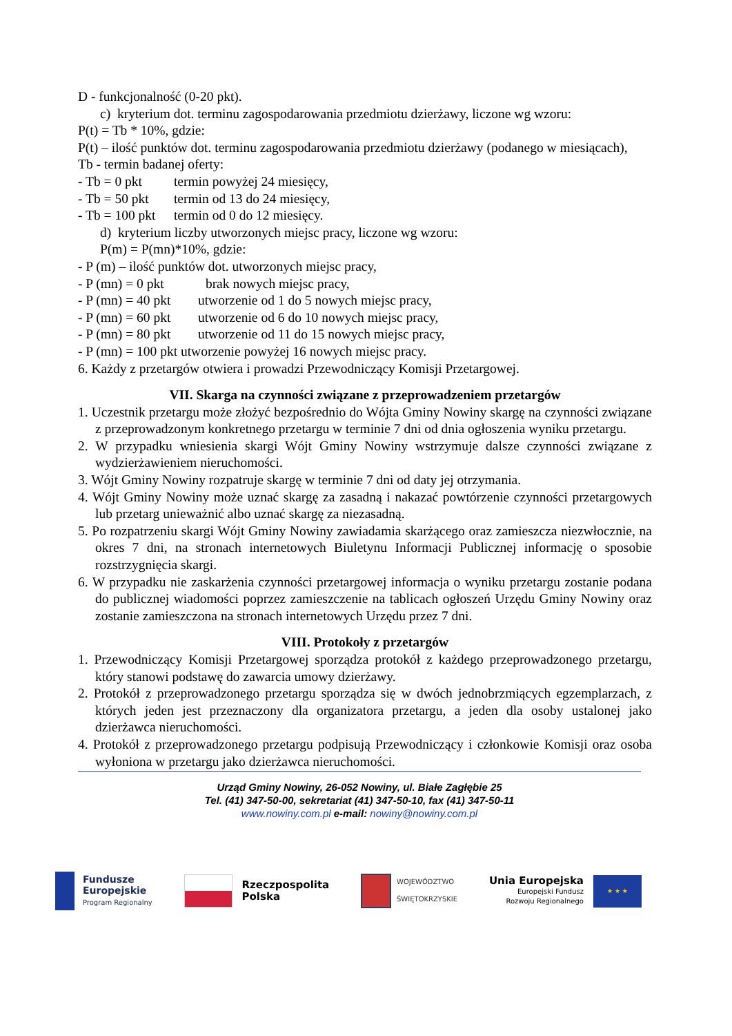D - funkcjonalność (0-20 pkt).
c) kryterium dot. terminu zagospodarowania przedmiotu dzierżawy, liczone wg wzoru:
P(t) = Tb * 10%, gdzie:
P(t) – ilość punktów dot. terminu zagospodarowania przedmiotu dzierżawy (podanego w miesiącach),
Tb - termin badanej oferty:
- Tb = 0 pkt termin powyżej 24 miesięcy,
- Tb = 50 pkt termin od 13 do 24 miesięcy,
- Tb = 100 pkt termin od 0 do 12 miesięcy.
d) kryterium liczby utworzonych miejsc pracy, liczone wg wzoru:
P(m) = P(mn)*10%, gdzie:
- P (m) – ilość punktów dot. utworzonych miejsc pracy,
- P (mn) = 0 pkt brak nowych miejsc pracy,
- P (mn) = 40 pkt utworzenie od 1 do 5 nowych miejsc pracy,
- P (mn) = 60 pkt utworzenie od 6 do 10 nowych miejsc pracy,
- P (mn) = 80 pkt utworzenie od 11 do 15 nowych miejsc pracy,
- P (mn) = 100 pkt utworzenie powyżej 16 nowych miejsc pracy.
6. Każdy z przetargów otwiera i prowadzi Przewodniczący Komisji Przetargowej.
VII. Skarga na czynności związane z przeprowadzeniem przetargów
1. Uczestnik przetargu może złożyć bezpośrednio do Wójta Gminy Nowiny skargę na czynności związane z przeprowadzonym konkretnego przetargu w terminie 7 dni od dnia ogłoszenia wyniku przetargu.
2. W przypadku wniesienia skargi Wójt Gminy Nowiny wstrzymuje dalsze czynności związane z wydzierżawieniem nieruchomości.
3. Wójt Gminy Nowiny rozpatruje skargę w terminie 7 dni od daty jej otrzymania.
4. Wójt Gminy Nowiny może uznać skargę za zasadną i nakazać powtórzenie czynności przetargowych lub przetarg unieważnić albo uznać skargę za niezasadną.
5. Po rozpatrzeniu skargi Wójt Gminy Nowiny zawiadamia skarżącego oraz zamieszcza niezwłocznie, na okres 7 dni, na stronach internetowych Biuletynu Informacji Publicznej informację o sposobie rozstrzygnięcia skargi.
6. W przypadku nie zaskarżenia czynności przetargowej informacja o wyniku przetargu zostanie podana do publicznej wiadomości poprzez zamieszczenie na tablicach ogłoszeń Urzędu Gminy Nowiny oraz zostanie zamieszczona na stronach internetowych Urzędu przez 7 dni.
VIII. Protokoły z przetargów
1. Przewodniczący Komisji Przetargowej sporządza protokół z każdego przeprowadzonego przetargu, który stanowi podstawę do zawarcia umowy dzierżawy.
2. Protokół z przeprowadzonego przetargu sporządza się w dwóch jednobrzmiących egzemplarzach, z których jeden jest przeznaczony dla organizatora przetargu, a jeden dla osoby ustalonej jako dzierżawca nieruchomości.
4. Protokół z przeprowadzonego przetargu podpisują Przewodniczący i członkowie Komisji oraz osoba wyłoniona w przetargu jako dzierżawca nieruchomości.
Urząd Gminy Nowiny, 26-052 Nowiny, ul. Białe Zagłębie 25
Tel. (41) 347-50-00, sekretariat (41) 347-50-10, fax (41) 347-50-11
www.nowiny.com.pl e-mail: nowiny@nowiny.com.pl
Fundusze
Europejskie
Program Regionalny
Rzeczpospolita
Polska
WOJEWÓDZTWO
ŚWIĘTOKRZYSKIE
Unia Europejska
Europejski Fundusz
Rozwoju Regionalnego
★ ★ ★